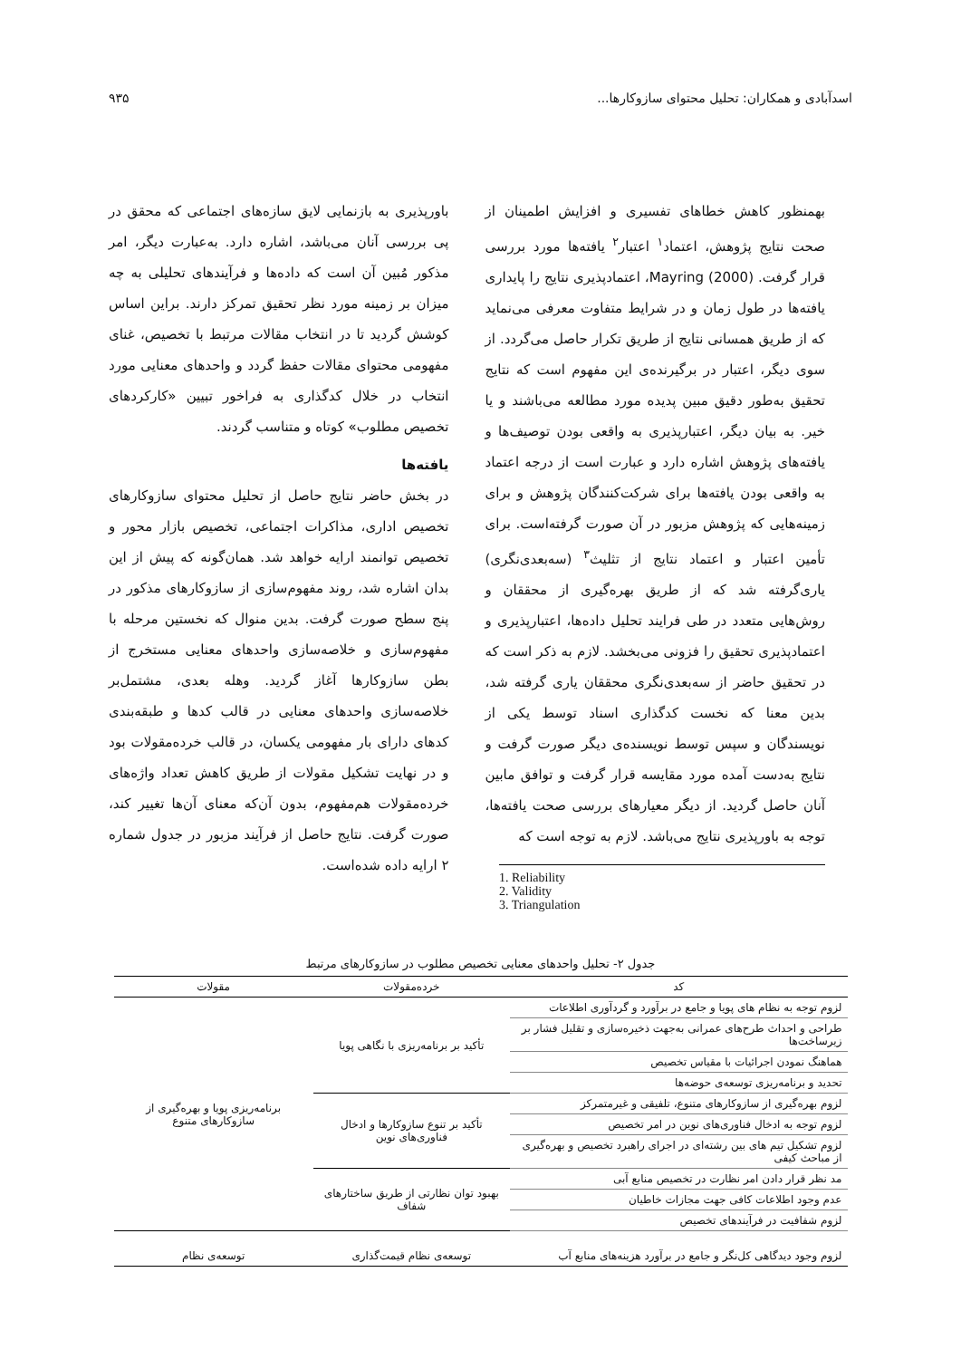اسدآبادی و همکاران: تحلیل محتوای سازوکارها... ۹۳۵
بهمنظور کاهش خطاهای تفسیری و افزایش اطمینان از صحت نتایج پژوهش، اعتماد<sup>۱</sup> اعتبار<sup>۲</sup> یافته‌ها مورد بررسی قرار گرفت. Mayring (2000)، اعتمادپذیری نتایج را پایداری یافته‌ها در طول زمان و در شرایط متفاوت معرفی می‌نماید که از طریق همسانی نتایج از طریق تکرار حاصل می‌گردد. از سوی دیگر، اعتبار در برگیرنده‌ی این مفهوم است که نتایج تحقیق به‌طور دقیق مبین پدیده مورد مطالعه می‌باشند و یا خیر. به بیان دیگر، اعتبارپذیری به واقعی بودن توصیف‌ها و یافته‌های پژوهش اشاره دارد و عبارت است از درجه اعتماد به واقعی بودن یافته‌ها برای شرکت‌کنندگان پژوهش و برای زمینه‌هایی که پژوهش مزبور در آن صورت گرفته‌است. برای تأمین اعتبار و اعتماد نتایج از تثلیث<sup>۳</sup> (سه‌بعدی‌نگری) یاری‌گرفته شد که از طریق بهره‌گیری از محققان و روش‌هایی متعدد در طی فرایند تحلیل داده‌ها، اعتبارپذیری و اعتمادپذیری تحقیق را فزونی می‌بخشد. لازم به ذکر است که در تحقیق حاضر از سه‌بعدی‌نگری محققان یاری گرفته شد، بدین معنا که نخست کدگذاری اسناد توسط یکی از نویسندگان و سپس توسط نویسنده‌ی دیگر صورت گرفت و نتایج به‌دست آمده مورد مقایسه قرار گرفت و توافق مابین آنان حاصل گردید. از دیگر معیارهای بررسی صحت یافته‌ها، توجه به باورپذیری نتایج می‌باشد. لازم به توجه است که
1. Reliability
2. Validity
3. Triangulation
باورپذیری به بازنمایی لایق سازه‌های اجتماعی که محقق در پی بررسی آنان می‌باشد، اشاره دارد. به‌عبارت دیگر، امر مذکور مُبین آن است که داده‌ها و فرآیندهای تحلیلی به چه میزان بر زمینه مورد نظر تحقیق تمرکز دارند. براین اساس کوشش گردید تا در انتخاب مقالات مرتبط با تخصیص، غنای مفهومی محتوای مقالات حفظ گردد و واحدهای معنایی مورد انتخاب در خلال کدگذاری به فراخور تبیین «کارکردهای تخصیص مطلوب» کوتاه و متناسب گردند.
یافته‌ها
در بخش حاضر نتایج حاصل از تحلیل محتوای سازوکارهای تخصیص اداری، مذاکرات اجتماعی، تخصیص بازار محور و تخصیص توانمند ارایه خواهد شد. همان‌گونه که پیش از این بدان اشاره شد، روند مفهوم‌سازی از سازوکارهای مذکور در پنج سطح صورت گرفت. بدین منوال که نخستین مرحله با مفهوم‌سازی و خلاصه‌سازی واحدهای معنایی مستخرج از بطن سازوکارها آغاز گردید. وهله بعدی، مشتمل‌بر خلاصه‌سازی واحدهای معنایی در قالب کدها و طبقه‌بندی کدهای دارای بار مفهومی یکسان، در قالب خرده‌مقولات بود و در نهایت تشکیل مقولات از طریق کاهش تعداد واژه‌های خرده‌مقولات هم‌مفهوم، بدون آن‌که معنای آن‌ها تغییر کند، صورت گرفت. نتایج حاصل از فرآیند مزبور در جدول شماره ۲ ارایه داده شده‌است.
جدول ۲- تحلیل واحدهای معنایی تخصیص مطلوب در سازوکارهای مرتبط
| کد | خرده‌مقولات | مقولات |
| --- | --- | --- |
| لزوم توجه به نظام های پویا و جامع در برآورد و گردآوری اطلاعات | تأکید بر برنامه‌ریزی با نگاهی پویا | برنامه‌ریزی پویا و بهره‌گیری از سازوکارهای متنوع |
| طراحی و احداث طرح‌های عمرانی به‌جهت ذخیره‌سازی و تقلیل فشار بر زیرساخت‌ها | | |
| هماهنگ نمودن اجرائیات با مقیاس تخصیص | | |
| تحدید و برنامه‌ریزی توسعه‌ی حوضه‌ها | | |
| لزوم بهره‌گیری از سازوکارهای متنوع، تلفیقی و غیرمتمرکز | تأکید بر تنوع سازوکارها و ادخال فناوری‌های نوین | |
| لزوم توجه به ادخال فناوری‌های نوین در امر تخصیص | | |
| لزوم تشکیل تیم های بین رشته‌ای در اجرای راهبرد تخصیص و بهره‌گیری از مباحث کیفی | | |
| مد نظر قرار دادن امر نظارت در تخصیص منابع آبی | بهبود توان نظارتی از طریق ساختارهای شفاف | |
| عدم وجود اطلاعات کافی جهت مجازات خاطیان | | |
| لزوم شفافیت در فرآیندهای تخصیص | | |
| لزوم وجود دیدگاهی کل‌نگر و جامع در برآورد هزینه‌های منابع آب | توسعه‌ی نظام قیمت‌گذاری | توسعه‌ی نظام |